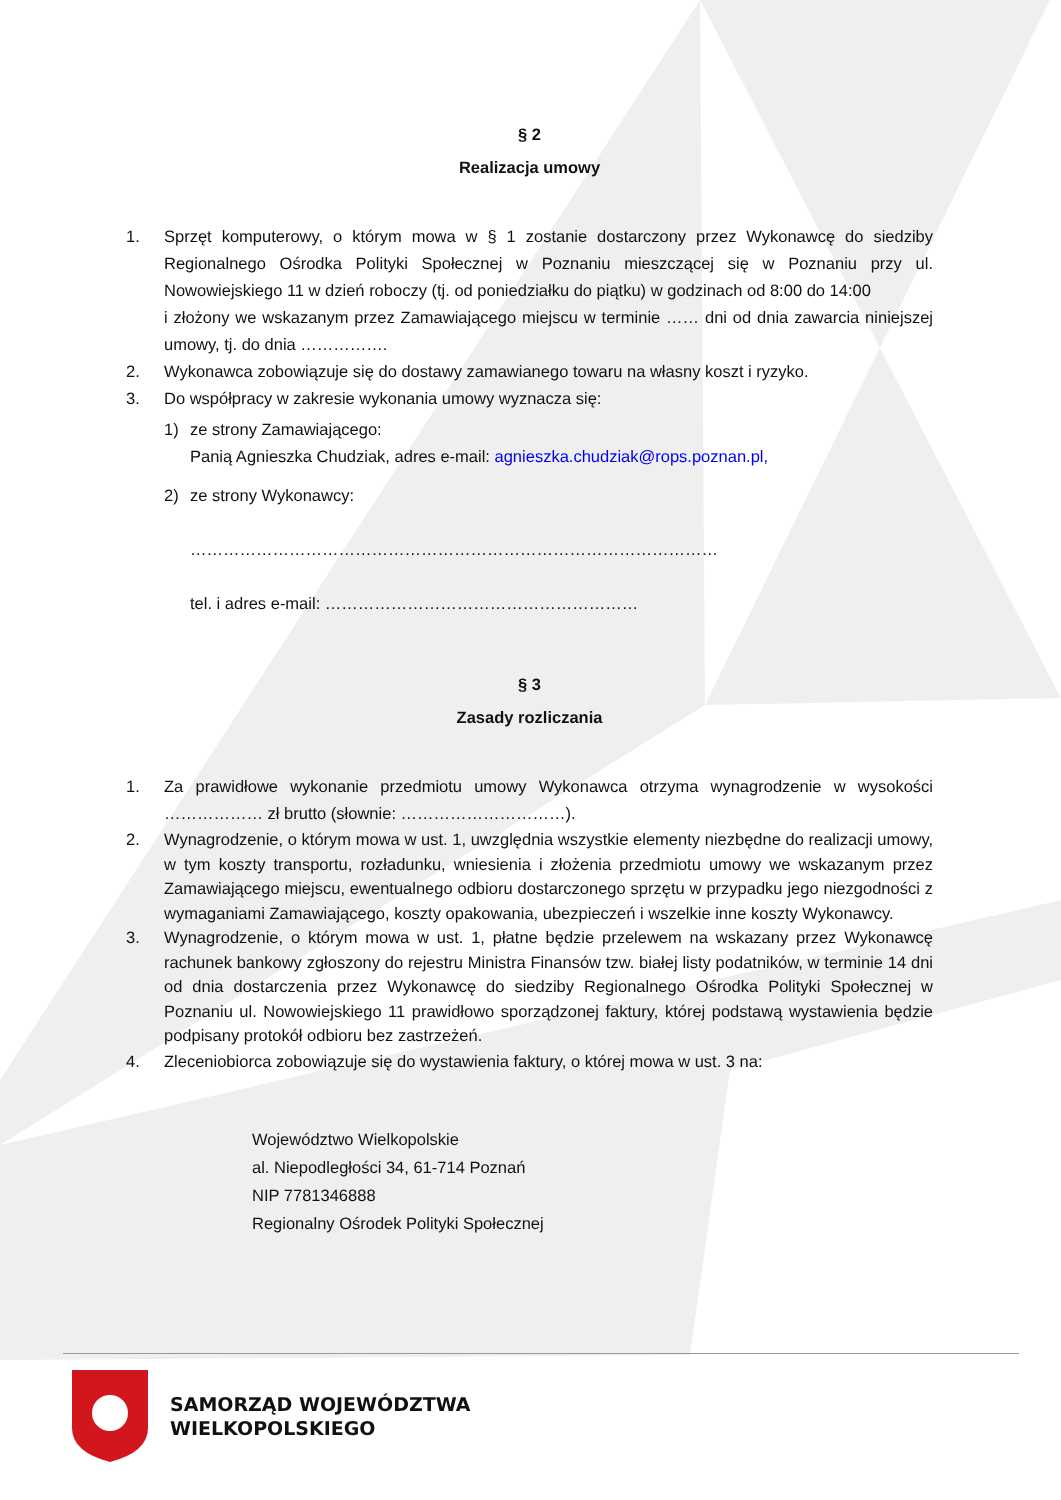§ 2
Realizacja umowy
1. Sprzęt komputerowy, o którym mowa w § 1 zostanie dostarczony przez Wykonawcę do siedziby Regionalnego Ośrodka Polityki Społecznej w Poznaniu mieszczącej się w Poznaniu przy ul. Nowowiejskiego 11 w dzień roboczy (tj. od poniedziałku do piątku) w godzinach od 8:00 do 14:00
i złożony we wskazanym przez Zamawiającego miejscu w terminie …… dni od dnia zawarcia niniejszej umowy, tj. do dnia …………….
2. Wykonawca zobowiązuje się do dostawy zamawianego towaru na własny koszt i ryzyko.
3. Do współpracy w zakresie wykonania umowy wyznacza się:
1) ze strony Zamawiającego:
Panią Agnieszka Chudziak, adres e-mail: agnieszka.chudziak@rops.poznan.pl,
2) ze strony Wykonawcy:
……………………………………………………………………………………
tel. i adres e-mail: …………………………………………………
§ 3
Zasady rozliczania
1. Za prawidłowe wykonanie przedmiotu umowy Wykonawca otrzyma wynagrodzenie w wysokości ……………… zł brutto (słownie: …………………………).
2. Wynagrodzenie, o którym mowa w ust. 1, uwzględnia wszystkie elementy niezbędne do realizacji umowy, w tym koszty transportu, rozładunku, wniesienia i złożenia przedmiotu umowy we wskazanym przez Zamawiającego miejscu, ewentualnego odbioru dostarczonego sprzętu w przypadku jego niezgodności z wymaganiami Zamawiającego, koszty opakowania, ubezpieczeń i wszelkie inne koszty Wykonawcy.
3. Wynagrodzenie, o którym mowa w ust. 1, płatne będzie przelewem na wskazany przez Wykonawcę rachunek bankowy zgłoszony do rejestru Ministra Finansów tzw. białej listy podatników, w terminie 14 dni od dnia dostarczenia przez Wykonawcę do siedziby Regionalnego Ośrodka Polityki Społecznej w Poznaniu ul. Nowowiejskiego 11 prawidłowo sporządzonej faktury, której podstawą wystawienia będzie podpisany protokół odbioru bez zastrzeżeń.
4. Zleceniobiorca zobowiązuje się do wystawienia faktury, o której mowa w ust. 3 na:
Województwo Wielkopolskie
al. Niepodległości 34, 61-714 Poznań
NIP 7781346888
Regionalny Ośrodek Polityki Społecznej
SAMORZĄD WOJEWÓDZTWA
WIELKOPOLSKIEGO